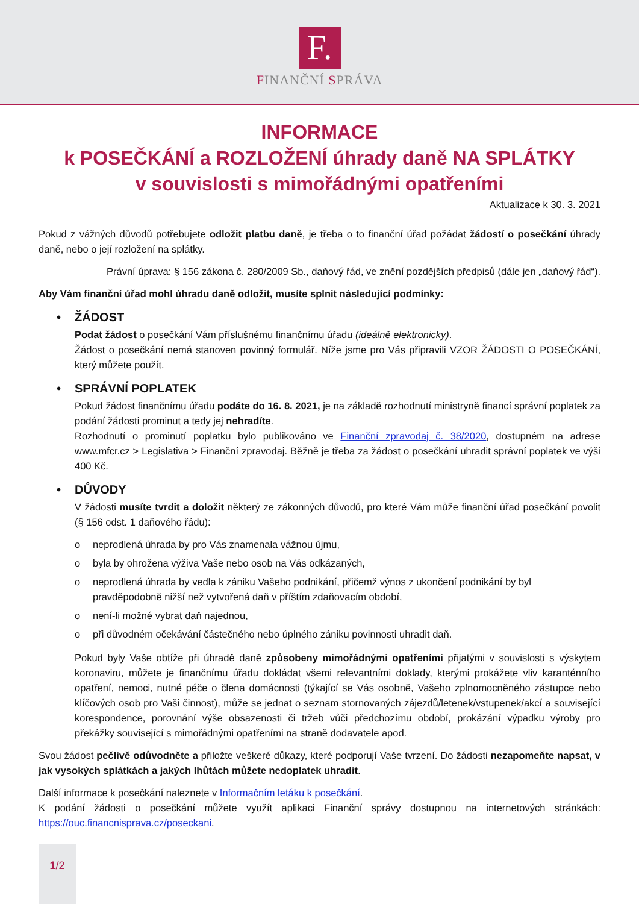F.
FINANČNÍ SPRÁVA
INFORMACE
k POSEČKÁNÍ a ROZLOŽENÍ úhrady daně NA SPLÁTKY
v souvislosti s mimořádnými opatřeními
Aktualizace k 30. 3. 2021
Pokud z vážných důvodů potřebujete odložit platbu daně, je třeba o to finanční úřad požádat žádostí o posečkání úhrady daně, nebo o její rozložení na splátky.
Právní úprava: § 156 zákona č. 280/2009 Sb., daňový řád, ve znění pozdějších předpisů (dále jen „daňový řád“).
Aby Vám finanční úřad mohl úhradu daně odložit, musíte splnit následující podmínky:
• ŽÁDOST
Podat žádost o posečkání Vám příslušnému finančnímu úřadu (ideálně elektronicky).
Žádost o posečkání nemá stanoven povinný formulář. Níže jsme pro Vás připravili VZOR ŽÁDOSTI O POSEČKÁNÍ, který můžete použít.
• SPRÁVNÍ POPLATEK
Pokud žádost finančnímu úřadu podáte do 16. 8. 2021, je na základě rozhodnutí ministryně financí správní poplatek za podání žádosti prominut a tedy jej nehradíte.
Rozhodnutí o prominutí poplatku bylo publikováno ve Finanční zpravodaj č. 38/2020, dostupném na adrese www.mfcr.cz > Legislativa > Finanční zpravodaj. Běžně je třeba za žádost o posečkání uhradit správní poplatek ve výši 400 Kč.
• DŮVODY
V žádosti musíte tvrdit a doložit některý ze zákonných důvodů, pro které Vám může finanční úřad posečkání povolit (§ 156 odst. 1 daňového řádu):
o neprodlená úhrada by pro Vás znamenala vážnou újmu,
o byla by ohrožena výživa Vaše nebo osob na Vás odkázaných,
o neprodlená úhrada by vedla k zániku Vašeho podnikání, přičemž výnos z ukončení podnikání by byl pravděpodobně nižší než vytvořená daň v příštím zdaňovacím období,
o není-li možné vybrat daň najednou,
o při důvodném očekávání částečného nebo úplného zániku povinnosti uhradit daň.
Pokud byly Vaše obtíže při úhradě daně způsobeny mimořádnými opatřeními přijatými v souvislosti s výskytem koronaviru, můžete je finančnímu úřadu dokládat všemi relevantními doklady, kterými prokážete vliv karanténního opatření, nemoci, nutné péče o člena domácnosti (týkající se Vás osobně, Vašeho zplnomocněného zástupce nebo klíčových osob pro Vaši činnost), může se jednat o seznam stornovaných zájezdů/letenek/vstupenek/akcí a související korespondence, porovnání výše obsazenosti či tržeb vůči předchozímu období, prokázání výpadku výroby pro překážky související s mimořádnými opatřeními na straně dodavatele apod.
Svou žádost pečlivě odůvodněte a přiložte veškeré důkazy, které podporují Vaše tvrzení. Do žádosti nezapomeňte napsat, v jak vysokých splátkách a jakých lhůtách můžete nedoplatek uhradit.
Další informace k posečkání naleznete v Informačním letáku k posečkání.
K podání žádosti o posečkání můžete využít aplikaci Finanční správy dostupnou na internetových stránkách: https://ouc.financnisprava.cz/poseckani.
1/2